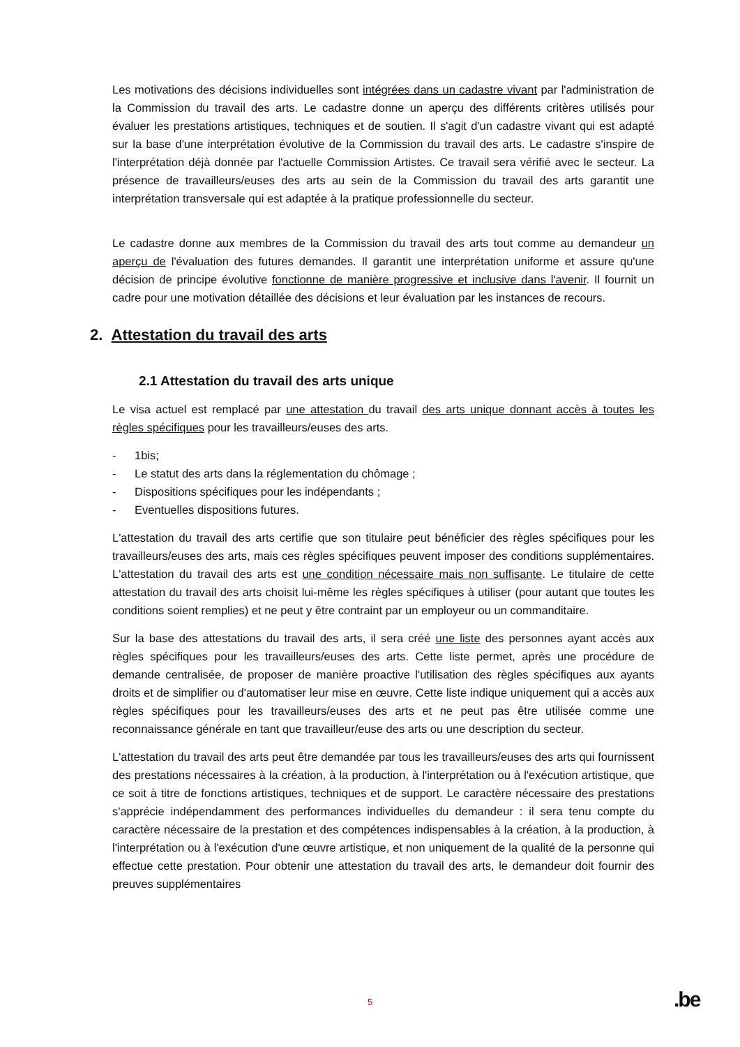Les motivations des décisions individuelles sont intégrées dans un cadastre vivant par l'administration de la Commission du travail des arts. Le cadastre donne un aperçu des différents critères utilisés pour évaluer les prestations artistiques, techniques et de soutien. Il s'agit d'un cadastre vivant qui est adapté sur la base d'une interprétation évolutive de la Commission du travail des arts. Le cadastre s'inspire de l'interprétation déjà donnée par l'actuelle Commission Artistes. Ce travail sera vérifié avec le secteur. La présence de travailleurs/euses des arts au sein de la Commission du travail des arts garantit une interprétation transversale qui est adaptée à la pratique professionnelle du secteur.
Le cadastre donne aux membres de la Commission du travail des arts tout comme au demandeur un aperçu de l'évaluation des futures demandes. Il garantit une interprétation uniforme et assure qu'une décision de principe évolutive fonctionne de manière progressive et inclusive dans l'avenir. Il fournit un cadre pour une motivation détaillée des décisions et leur évaluation par les instances de recours.
2. Attestation du travail des arts
2.1 Attestation du travail des arts unique
Le visa actuel est remplacé par une attestation du travail des arts unique donnant accès à toutes les règles spécifiques pour les travailleurs/euses des arts.
- 1bis;
- Le statut des arts dans la réglementation du chômage ;
- Dispositions spécifiques pour les indépendants ;
- Eventuelles dispositions futures.
L'attestation du travail des arts certifie que son titulaire peut bénéficier des règles spécifiques pour les travailleurs/euses des arts, mais ces règles spécifiques peuvent imposer des conditions supplémentaires. L'attestation du travail des arts est une condition nécessaire mais non suffisante. Le titulaire de cette attestation du travail des arts choisit lui-même les règles spécifiques à utiliser (pour autant que toutes les conditions soient remplies) et ne peut y être contraint par un employeur ou un commanditaire.
Sur la base des attestations du travail des arts, il sera créé une liste des personnes ayant accès aux règles spécifiques pour les travailleurs/euses des arts. Cette liste permet, après une procédure de demande centralisée, de proposer de manière proactive l'utilisation des règles spécifiques aux ayants droits et de simplifier ou d'automatiser leur mise en œuvre. Cette liste indique uniquement qui a accès aux règles spécifiques pour les travailleurs/euses des arts et ne peut pas être utilisée comme une reconnaissance générale en tant que travailleur/euse des arts ou une description du secteur.
L'attestation du travail des arts peut être demandée par tous les travailleurs/euses des arts qui fournissent des prestations nécessaires à la création, à la production, à l'interprétation ou à l'exécution artistique, que ce soit à titre de fonctions artistiques, techniques et de support. Le caractère nécessaire des prestations s'apprécie indépendamment des performances individuelles du demandeur : il sera tenu compte du caractère nécessaire de la prestation et des compétences indispensables à la création, à la production, à l'interprétation ou à l'exécution d'une œuvre artistique, et non uniquement de la qualité de la personne qui effectue cette prestation. Pour obtenir une attestation du travail des arts, le demandeur doit fournir des preuves supplémentaires
5 .be